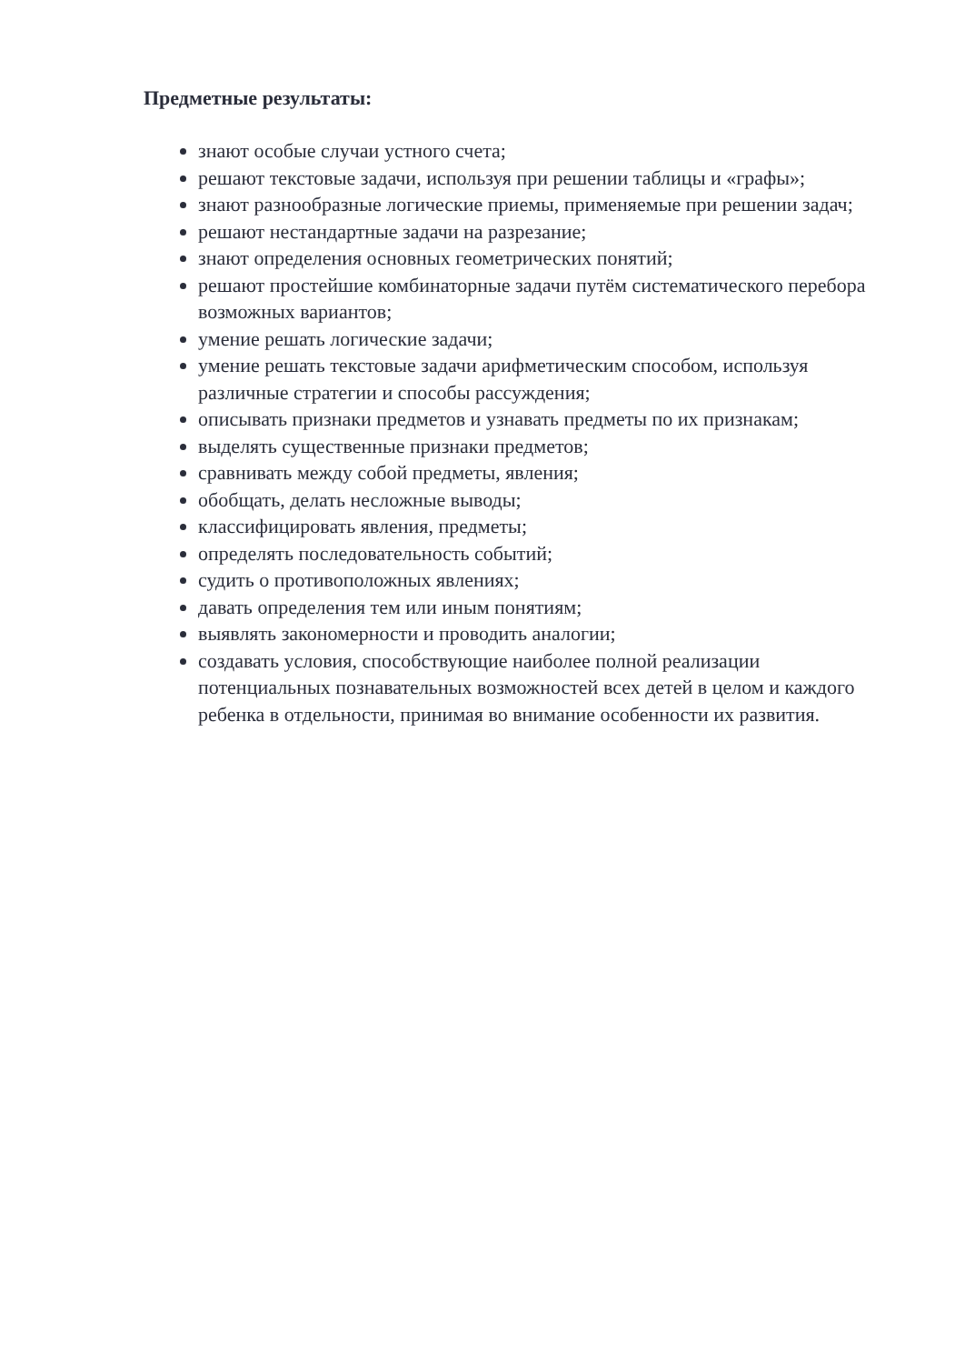Предметные результаты:
знают особые случаи устного счета;
решают текстовые задачи, используя при решении таблицы и «графы»;
знают разнообразные логические приемы, применяемые при решении задач;
решают нестандартные задачи на разрезание;
знают определения основных геометрических понятий;
решают простейшие комбинаторные задачи путём систематического перебора возможных вариантов;
умение решать логические задачи;
умение решать текстовые задачи арифметическим способом, используя различные стратегии и способы рассуждения;
описывать признаки предметов и узнавать предметы по их признакам;
выделять существенные признаки предметов;
сравнивать между собой предметы, явления;
обобщать, делать несложные выводы;
классифицировать явления, предметы;
определять последовательность событий;
судить о противоположных явлениях;
давать определения тем или иным понятиям;
выявлять закономерности и проводить аналогии;
создавать условия, способствующие наиболее полной реализации потенциальных познавательных возможностей всех детей в целом и каждого ребенка в отдельности, принимая во внимание особенности их развития.